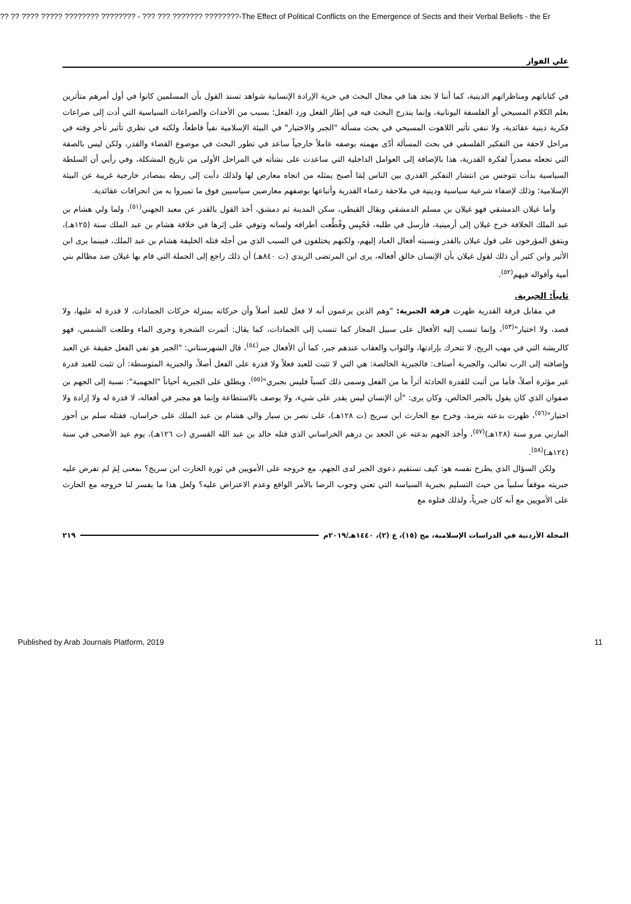?? ?? ???? ????? ???????? ???????? - ??? ??? ??????? ????????-The Effect of Political Conflicts on the Emergence of Sects and their Verbal Beliefs - the Er
علي الفواز
في كتاباتهم ومناظراتهم الدينية، كما أننا لا نجد هنا في مجال البحث في حرية الإرادة الإنسانية شواهد تسند القول بأن المسلمين كانوا في أول أمرهم متأثرين بعلم الكلام المسيحي أو الفلسفة اليونانية، وإنما يندرج البحث فيه في إطار الفعل ورد الفعل؛ بسبب من الأحداث والصراعات السياسية التي أدت إلى صراعات فكرية دينية عقائدية، ولا ننفي تأثير اللاهوت المسيحي في بحث مسألة "الجبر والاختيار" في البيئة الإسلامية نفياً قاطعاً، ولكنه في نظري تأثير تأخر وقته في مراحل لاحقة من التفكير الفلسفي في بحث المسألة أدّى مهمته بوصفه عاملاً خارجياً ساعد في تطور البحث في موضوع القضاء والقدر، ولكن ليس بالصفة التي تجعله مصدراً لفكرة القدرية، هذا بالإضافة إلى العوامل الداخلية التي ساعدت على نشأته في المراحل الأولى من تاريخ المشكلة، وفي رأيي أن السلطة السياسية بدأت تتوجس من انتشار التفكير القدري بين الناس لِمَا أصبح يمثله من اتجاه معارض لها ولذلك دأبت إلى ربطه بمصادر خارجية غريبة عن البيئة الإسلامية؛ وذلك لإضفاء شرعية سياسية ودينية في ملاحقة زعماء القدرية وأتباعها بوصفهم معارضين سياسيين فوق ما تميزوا به من انحرافات عقائدية.
وأما غيلان الدمشقي فهو غيلان بن مسلم الدمشقي ويقال القبطي، سكن المدينة ثم دمشق، أخذ القول بالقدر عن معبد الجهني<sup>(٥١)</sup>، ولما ولي هشام بن عبد الملك الخلافة خرج غيلان إلى أرمينية، فأرسل في طلبه، فَحُبِس وقُطِّعت أطرافه ولسانه وتوفي على إثرها في خلافة هشام بن عبد الملك سنة (١٢٥هـ)، ويتفق المؤرخون على قول غيلان بالقدر ونسبته أفعال العباد إليهم، ولكنهم يختلفون في السبب الذي من أجله قتله الخليفة هشام بن عبد الملك، فبينما يرى ابن الأثير وابن كثير أن ذلك لقول غيلان بأن الإنسان خالق أفعاله، يرى ابن المرتضى الزيدي (ت ٨٤٠هـ) أن ذلك راجع إلى الحملة التي قام بها غيلان ضد مظالم بني أمية وأقواله فيهم<sup>(٥٢)</sup>.
ثانياً: الجبرية.
في مقابل فرقة القدرية ظهرت فرقة الجبرية: "وهم الذين يزعمون أنه لا فعل للعبد أصلاً وأن حركاته بمنزلة حركات الجمادات، لا قدرة له عليها، ولا قصد، ولا اختيار"<sup>(٥٣)</sup>، وإنما تنسب إليه الأفعال على سبيل المجاز كما تنسب إلى الجمادات، كما يقال: أثمرت الشجرة وجرى الماء وطلعت الشمس، فهو كالريشة التي في مهب الريح، لا تتحرك بإرادتها، والثواب والعقاب عندهم جبر، كما أن الأفعال جبر<sup>(٥٤)</sup>، قال الشهرستاني: "الجبر هو نفي الفعل حقيقة عن العبد وإضافته إلى الرب تعالى، والجبرية أصناف: فالجبرية الخالصة: هي التي لا تثبت للعبد فعلاً ولا قدرة على الفعل أصلاً، والجبرية المتوسطة: أن تثبت للعبد قدرة غير مؤثرة أصلاً، فأما من أثبت للقدرة الحادثة أثراً ما من الفعل وسمى ذلك كسباً فليس بجبري"<sup>(٥٥)</sup>، ويطلق على الجبرية أحياناً "الجهمية": نسبة إلى الجهم بن صفوان الذي كان يقول بالجبر الخالص، وكان يرى: "أن الإنسان ليس يقدر على شيء، ولا يوصف بالاستطاعة وإنما هو مجبر في أفعاله، لا قدرة له ولا إرادة ولا اختيار"<sup>(٥٦)</sup>، ظهرت بدعته بترمذ، وخرج مع الحارث ابن سريج (ت ١٢٨هـ)، على نصر بن سيار والي هشام بن عبد الملك على خراسان، فقتله سلم بن أحوز المازني مرو سنة (١٢٨هـ)<sup>(٥٧)</sup>، وأخذ الجهم بدعته عن الجعد بن درهم الخراساني الذي قتله خالد بن عبد الله القسري (ت ١٢٦هـ)، يوم عيد الأضحى في سنة (١٢٤هـ)<sup>(٥٨)</sup>.
ولكن السؤال الذي يطرح نفسه هو: كيف تستقيم دعوى الجبر لدى الجهم، مع خروجه على الأمويين في ثورة الحارث ابن سريج؟ بمعنى لِمَ لم تفرض عليه جبريته موقفاً سلبياً من حيث التسليم بجبرية السياسة التي تعني وجوب الرضا بالأمر الواقع وعدم الاعتراض عليه؟ ولعل هذا ما يفسر لنا خروجه مع الحارث على الأمويين مع أنه كان جبرياً، ولذلك قتلوه مع
المجلة الأردنية في الدراسات الإسلامية، مج (١٥)، ع (٢)، ١٤٤٠هـ/٢٠١٩م ٢١٩
Published by Arab Journals Platform, 2019 11